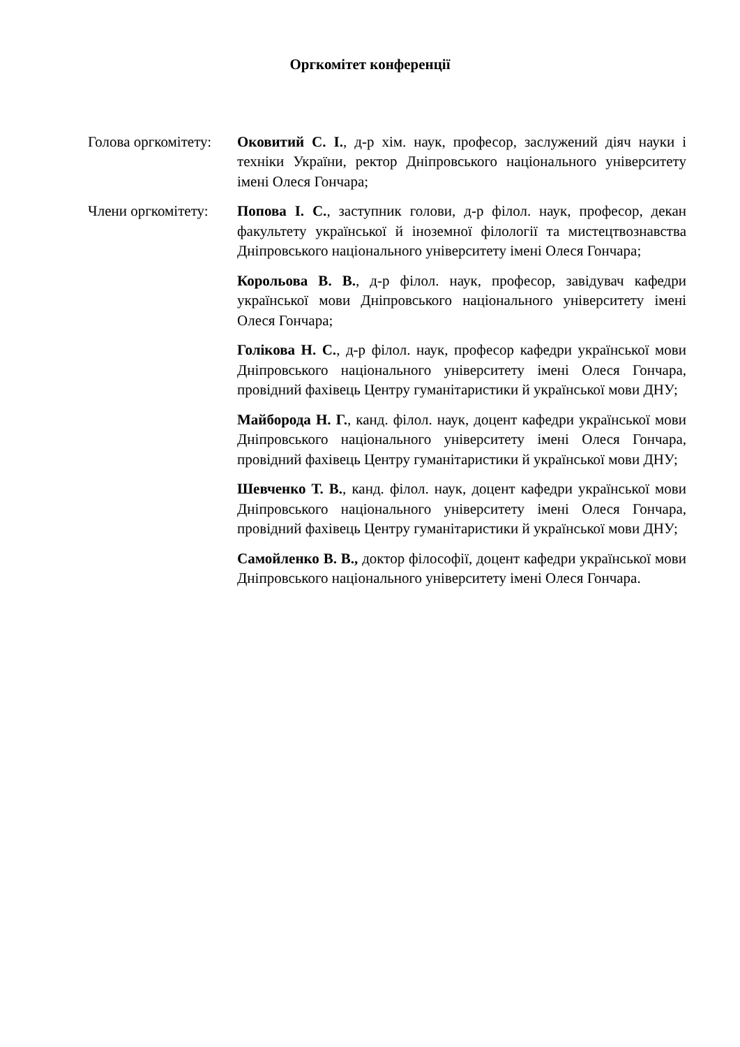Оргкомітет конференції
Голова оргкомітету:
Оковитий С. І., д-р хім. наук, професор, заслужений діяч науки і техніки України, ректор Дніпровського національного університету імені Олеся Гончара;
Члени оргкомітету:
Попова І. С., заступник голови, д-р філол. наук, професор, декан факультету української й іноземної філології та мистецтвознавства Дніпровського національного університету імені Олеся Гончара;
Корольова В. В., д-р філол. наук, професор, завідувач кафедри української мови Дніпровського національного університету імені Олеся Гончара;
Голікова Н. С., д-р філол. наук, професор кафедри української мови Дніпровського національного університету імені Олеся Гончара, провідний фахівець Центру гуманітаристики й української мови ДНУ;
Майборода Н. Г., канд. філол. наук, доцент кафедри української мови Дніпровського національного університету імені Олеся Гончара, провідний фахівець Центру гуманітаристики й української мови ДНУ;
Шевченко Т. В., канд. філол. наук, доцент кафедри української мови Дніпровського національного університету імені Олеся Гончара, провідний фахівець Центру гуманітаристики й української мови ДНУ;
Самойленко В. В., доктор філософії, доцент кафедри української мови Дніпровського національного університету імені Олеся Гончара.